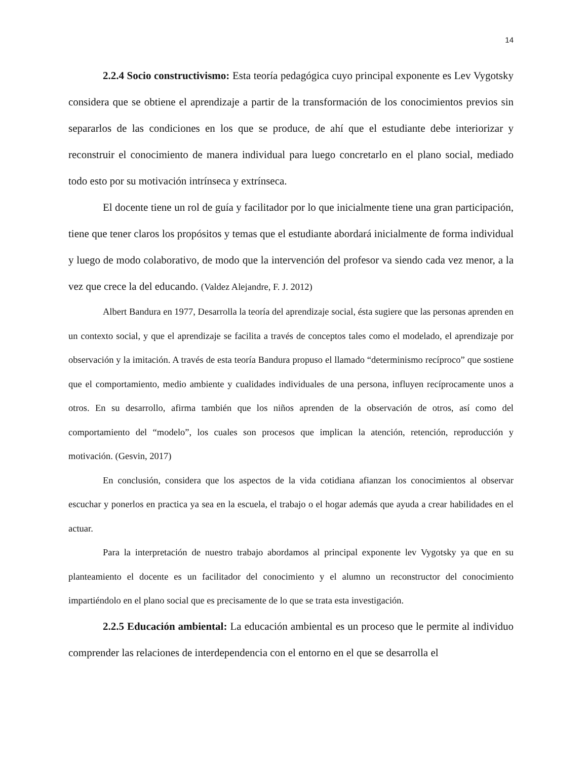14
2.2.4 Socio constructivismo: Esta teoría pedagógica cuyo principal exponente es Lev Vygotsky considera que se obtiene el aprendizaje a partir de la transformación de los conocimientos previos sin separarlos de las condiciones en los que se produce, de ahí que el estudiante debe interiorizar y reconstruir el conocimiento de manera individual para luego concretarlo en el plano social, mediado todo esto por su motivación intrínseca y extrínseca.
El docente tiene un rol de guía y facilitador por lo que inicialmente tiene una gran participación, tiene que tener claros los propósitos y temas que el estudiante abordará inicialmente de forma individual y luego de modo colaborativo, de modo que la intervención del profesor va siendo cada vez menor, a la vez que crece la del educando. (Valdez Alejandre, F. J. 2012)
Albert Bandura en 1977, Desarrolla la teoría del aprendizaje social, ésta sugiere que las personas aprenden en un contexto social, y que el aprendizaje se facilita a través de conceptos tales como el modelado, el aprendizaje por observación y la imitación. A través de esta teoría Bandura propuso el llamado “determinismo recíproco” que sostiene que el comportamiento, medio ambiente y cualidades individuales de una persona, influyen recíprocamente unos a otros. En su desarrollo, afirma también que los niños aprenden de la observación de otros, así como del comportamiento del “modelo”, los cuales son procesos que implican la atención, retención, reproducción y motivación. (Gesvin, 2017)
En conclusión, considera que los aspectos de la vida cotidiana afianzan los conocimientos al observar escuchar y ponerlos en practica ya sea en la escuela, el trabajo o el hogar además que ayuda a crear habilidades en el actuar.
Para la interpretación de nuestro trabajo abordamos al principal exponente lev Vygotsky ya que en su planteamiento el docente es un facilitador del conocimiento y el alumno un reconstructor del conocimiento impartiéndolo en el plano social que es precisamente de lo que se trata esta investigación.
2.2.5 Educación ambiental: La educación ambiental es un proceso que le permite al individuo comprender las relaciones de interdependencia con el entorno en el que se desarrolla el